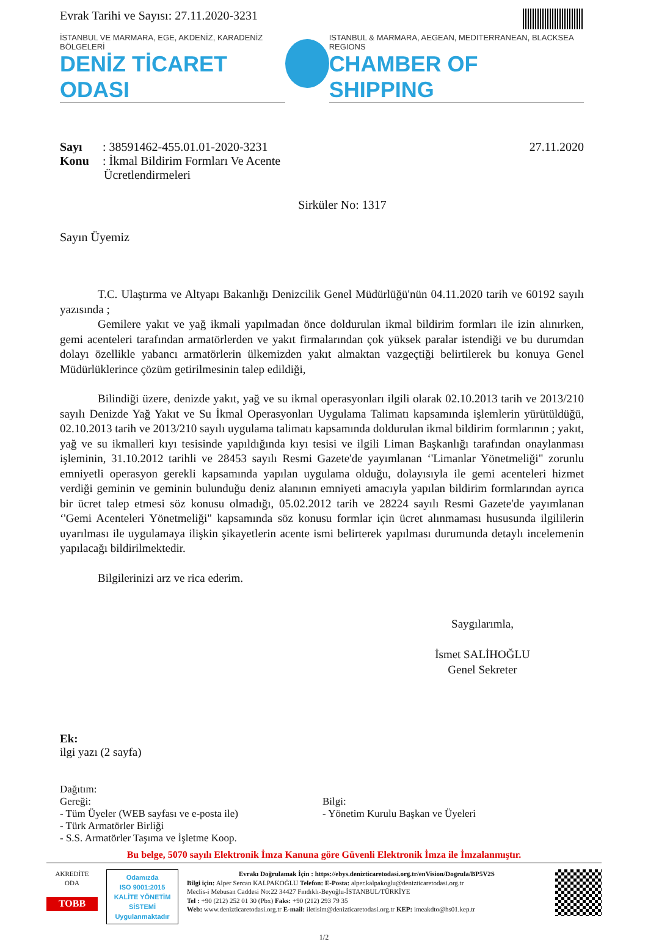Evrak Tarihi ve Sayısı: 27.11.2020-3231
İSTANBUL VE MARMARA, EGE, AKDENİZ, KARADENİZ BÖLGELERİ
DENİZ TİCARET ODASI
ISTANBUL & MARMARA, AEGEAN, MEDITERRANEAN, BLACKSEA REGIONS
CHAMBER OF SHIPPING
Sayı: 38591462-455.01.01-2020-3231
Konu: İkmal Bildirim Formları Ve Acente
Ücretlendirmeleri
27.11.2020
Sirküler No: 1317
Sayın Üyemiz
T.C. Ulaştırma ve Altyapı Bakanlığı Denizcilik Genel Müdürlüğü'nün 04.11.2020 tarih ve 60192 sayılı yazısında ;
Gemilere yakıt ve yağ ikmali yapılmadan önce doldurulan ikmal bildirim formları ile izin alınırken, gemi acenteleri tarafından armatörlerden ve yakıt firmalarından çok yüksek paralar istendiği ve bu durumdan dolayı özellikle yabancı armatörlerin ülkemizden yakıt almaktan vazgeçtiği belirtilerek bu konuya Genel Müdürlüklerince çözüm getirilmesinin talep edildiği,
Bilindiği üzere, denizde yakıt, yağ ve su ikmal operasyonları ilgili olarak 02.10.2013 tarih ve 2013/210 sayılı Denizde Yağ Yakıt ve Su İkmal Operasyonları Uygulama Talimatı kapsamında işlemlerin yürütüldüğü, 02.10.2013 tarih ve 2013/210 sayılı uygulama talimatı kapsamında doldurulan ikmal bildirim formlarının ; yakıt, yağ ve su ikmalleri kıyı tesisinde yapıldığında kıyı tesisi ve ilgili Liman Başkanlığı tarafından onaylanması işleminin, 31.10.2012 tarihli ve 28453 sayılı Resmi Gazete'de yayımlanan ‘'Limanlar Yönetmeliği" zorunlu emniyetli operasyon gerekli kapsamında yapılan uygulama olduğu, dolayısıyla ile gemi acenteleri hizmet verdiği geminin ve geminin bulunduğu deniz alanının emniyeti amacıyla yapılan bildirim formlarından ayrıca bir ücret talep etmesi söz konusu olmadığı, 05.02.2012 tarih ve 28224 sayılı Resmi Gazete'de yayımlanan ‘'Gemi Acenteleri Yönetmeliği" kapsamında söz konusu formlar için ücret alınmaması hususunda ilgililerin uyarılması ile uygulamaya ilişkin şikayetlerin acente ismi belirterek yapılması durumunda detaylı incelemenin yapılacağı bildirilmektedir.
Bilgilerinizi arz ve rica ederim.
Saygılarımla,
İsmet SALİHOĞLU
Genel Sekreter
Ek:
ilgi yazı (2 sayfa)
Dağıtım:
Gereği:
- Tüm Üyeler (WEB sayfası ve e-posta ile)
- Türk Armatörler Birliği
- S.S. Armatörler Taşıma ve İşletme Koop.
Bilgi:
- Yönetim Kurulu Başkan ve Üyeleri
Bu belge, 5070 sayılı Elektronik İmza Kanuna göre Güvenli Elektronik İmza ile İmzalanmıştır.
AKREDİTE
ODA
TOBB
Odamızda
ISO 9001:2015
KALİTE YÖNETİM
SİSTEMİ
Uygulanmaktadır
Evrakı Doğrulamak İçin : https://ebys.denizticaretodasi.org.tr/enVision/Dogrula/BP5V2S
Bilgi için: Alper Sercan KALPAKOĞLU Telefon: E-Posta: alper.kalpakoglu@denizticaretodasi.org.tr
Meclis-i Mebusan Caddesi No:22 34427 Fındıklı-Beyoğlu-İSTANBUL/TÜRKİYE
Tel : +90 (212) 252 01 30 (Pbx) Faks: +90 (212) 293 79 35
Web: www.denizticaretodasi.org.tr E-mail: iletisim@denizticaretodasi.org.tr KEP: imeakdto@hs01.kep.tr
1/2